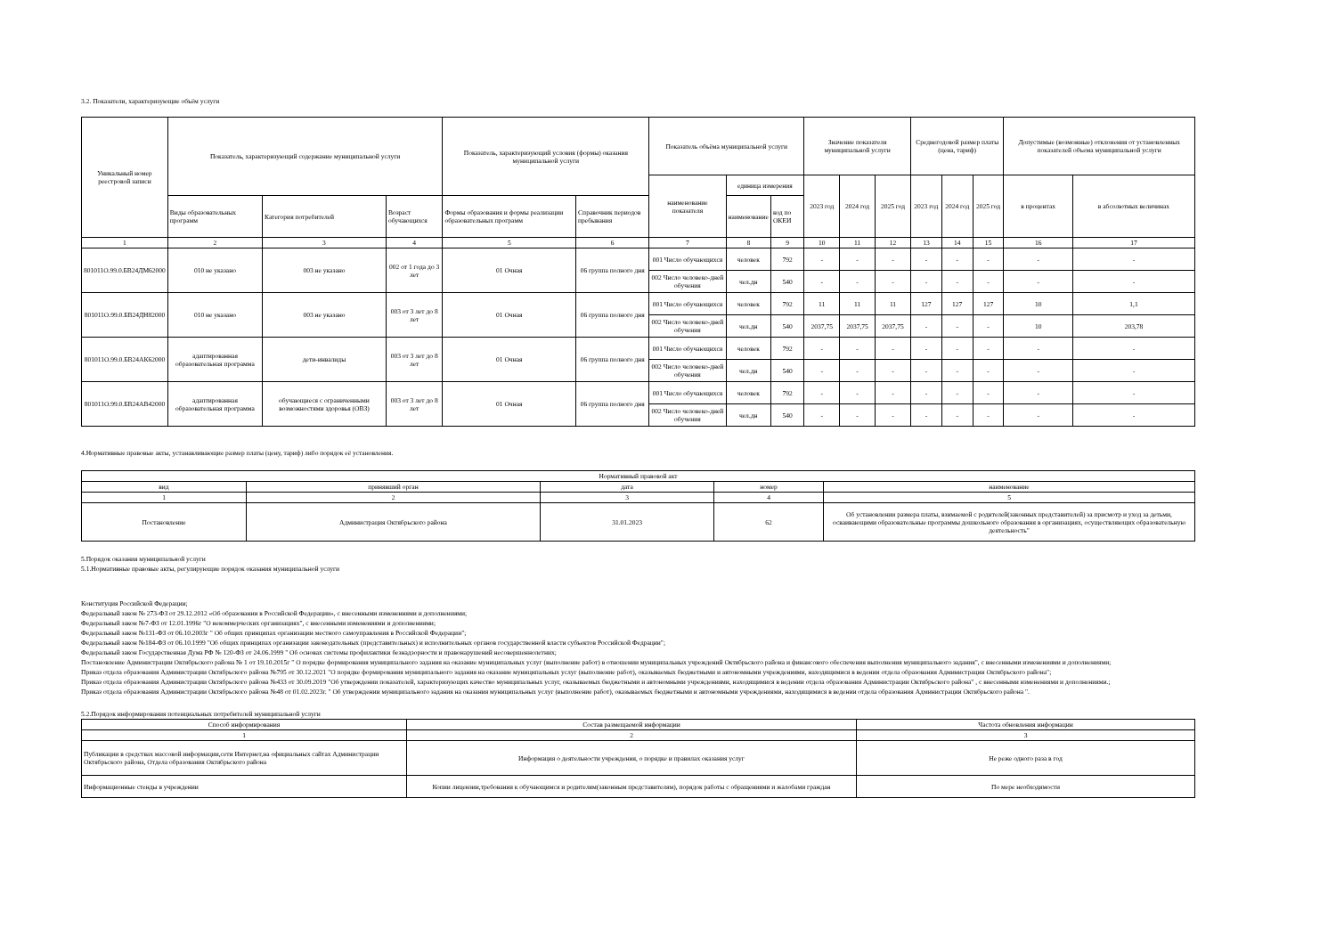3.2. Показатели, характеризующие объём услуги
| Уникальный номер реестровой записи | Показатель, характеризующий содержание муниципальной услуги | | | Показатель, характеризующий условия (формы) оказания муниципальной услуги | | Показатель объёма муниципальной услуги | | | Значение показателя муниципальной услуги | | | Среднегодовой размер платы (цена, тариф) | | | Допустимые (возможные) отклонения от установленных показателей объема муниципальной услуги | |
| --- | --- | --- | --- | --- | --- | --- | --- | --- | --- | --- | --- | --- | --- | --- | --- | --- |
| | | | | | | наименование показателя | единица измерения | | 2023 год | 2024 год | 2025 год | 2023 год | 2024 год | 2025 год | в процентах | в абсолютных величинах |
| | Виды образовательных программ | Категория потребителей | Возраст обучающихся | Формы образования и формы реализации образовательных программ | Справочник периодов пребывания | | наименование | код по ОКЕИ | | | | | | | | |
| 1 | 2 | 3 | 4 | 5 | 6 | 7 | 8 | 9 | 10 | 11 | 12 | 13 | 14 | 15 | 16 | 17 |
| 801011О.99.0.БВ24ДМ62000 | 010 не указано | 003 не указано | 002 от 1 года до 3 лет | 01 Очная | 06 группа полного дня | 001 Число обучающихся | человек | 792 | - | - | - | - | - | - | - | - |
| | | | | | | 002 Число человеко-дней обучения | чел.дн | 540 | - | - | - | - | - | - | - | - |
| 801011О.99.0.БВ24ДН82000 | 010 не указано | 003 не указано | 003 от 3 лет до 8 лет | 01 Очная | 06 группа полного дня | 001 Число обучающихся | человек | 792 | 11 | 11 | 11 | 127 | 127 | 127 | 10 | 1,1 |
| | | | | | | 002 Число человеко-дней обучения | чел.дн | 540 | 2037,75 | 2037,75 | 2037,75 | - | - | - | 10 | 203,78 |
| 801011О.99.0.БВ24АК62000 | адаптированная образовательная программа | дети-инвалиды | 003 от 3 лет до 8 лет | 01 Очная | 06 группа полного дня | 001 Число обучающихся | человек | 792 | - | - | - | - | - | - | - | - |
| | | | | | | 002 Число человеко-дней обучения | чел.дн | 540 | - | - | - | - | - | - | - | - |
| 801011О.99.0.БВ24АВ42000 | адаптированная образовательная программа | обучающиеся с ограниченными возможностями здоровья (ОВЗ) | 003 от 3 лет до 8 лет | 01 Очная | 06 группа полного дня | 001 Число обучающихся | человек | 792 | - | - | - | - | - | - | - | - |
| | | | | | | 002 Число человеко-дней обучения | чел.дн | 540 | - | - | - | - | - | - | - | - |
4.Нормативные правовые акты, устанавливающие размер платы (цену, тариф) либо порядок её установления.
| Нормативный правовой акт | | | | |
| вид | принявший орган | дата | номер | наименование |
| 1 | 2 | 3 | 4 | 5 |
| Постановление | Администрация Октябрьского района | 31.01.2023 | 62 | Об установлении размера платы, взимаемой с родителей(законных представителей) за присмотр и уход за детьми, осваивающими образовательные программы дошкольного образования в организациях, осуществляющих образовательную деятельность" |
5.Порядок оказания муниципальной услуги
5.1.Нормативные правовые акты, регулирующие порядок оказания муниципальной услуги
Конституция Российской Федерации;
Федеральный закон № 273-ФЗ от 29.12.2012 «Об образовании в Российской Федерации», с внесенными изменениями и дополнениями;
Федеральный закон №7-ФЗ от 12.01.1996г "О некоммерческих организациях", с внесенными изменениями и дополнениями;
Федеральный закон №131-ФЗ от 06.10.2003г " Об общих принципах организации местного самоуправления в Российской Федерации";
Федеральный закон №184-ФЗ от 06.10.1999 "Об общих принципах организации законодательных (представительных) и исполнительных органов государственной власти субъектов Российской Федрации";
Федеральный закон Государственная Дума РФ № 120-ФЗ от 24.06.1999 " Об основах системы профилактики безнадзорности и правонарушений несовершеннолетних;
Постановление Администрации Октябрьского района № 1 от 19.10.2015г " О порядке формирования муниципального задания на оказание муниципальных услуг (выполнение работ) в отношении муниципальных учреждений Октябрьского района и финансового обеспечения выполнения муниципального задания", с внесенными изменениями и дополнениями;
Приказ отдела образования Администрации Октябрьского района №795 от 30.12.2021 "О порядке формирования муниципального задания на оказание муниципальных услуг (выполнение работ), оказываемых бюджетными и автономными учреждениями, находящимися в ведении отдела образования Администрации Октябрьского района";
Приказ отдела образования Администрации Октябрьского района №433 от 30.09.2019 "Об утверждении показателей, характеризующих качество муниципальных услуг, оказываемых бюджетными и автономными учреждениями, находящимися в ведении отдела образования Администрации Октябрьского района" , с внесенными изменениями и дополнениями.;
Приказ отдела образования Администрации Октябрьского района №48 от 01.02.2023г. " Об утверждении муниципального задания на оказания муниципальных услуг (выполнение работ), оказываемых бюджетными и автономными учреждениями, находящимися в ведении отдела образования Администрации Октябрьского района ".
5.2.Порядок информирования потенциальных потребителей муниципальной услуги
| Способ информирования | Состав размещаемой информации | Частота обновления информации |
| 1 | 2 | 3 |
| Публикации в средствах массовой информации,сети Интернет,на официальных сайтах Администрации Октябрьского района, Отдела образования Октябрьского района | Информация о деятельности учреждения, о порядке и правилах оказания услуг | Не реже одного раза в год |
| Информационные стенды в учреждении | Копии лицензии,требования к обучающимся и родителям(законным представителям), порядок работы с обращениями и жалобами граждан | По мере необходимости |